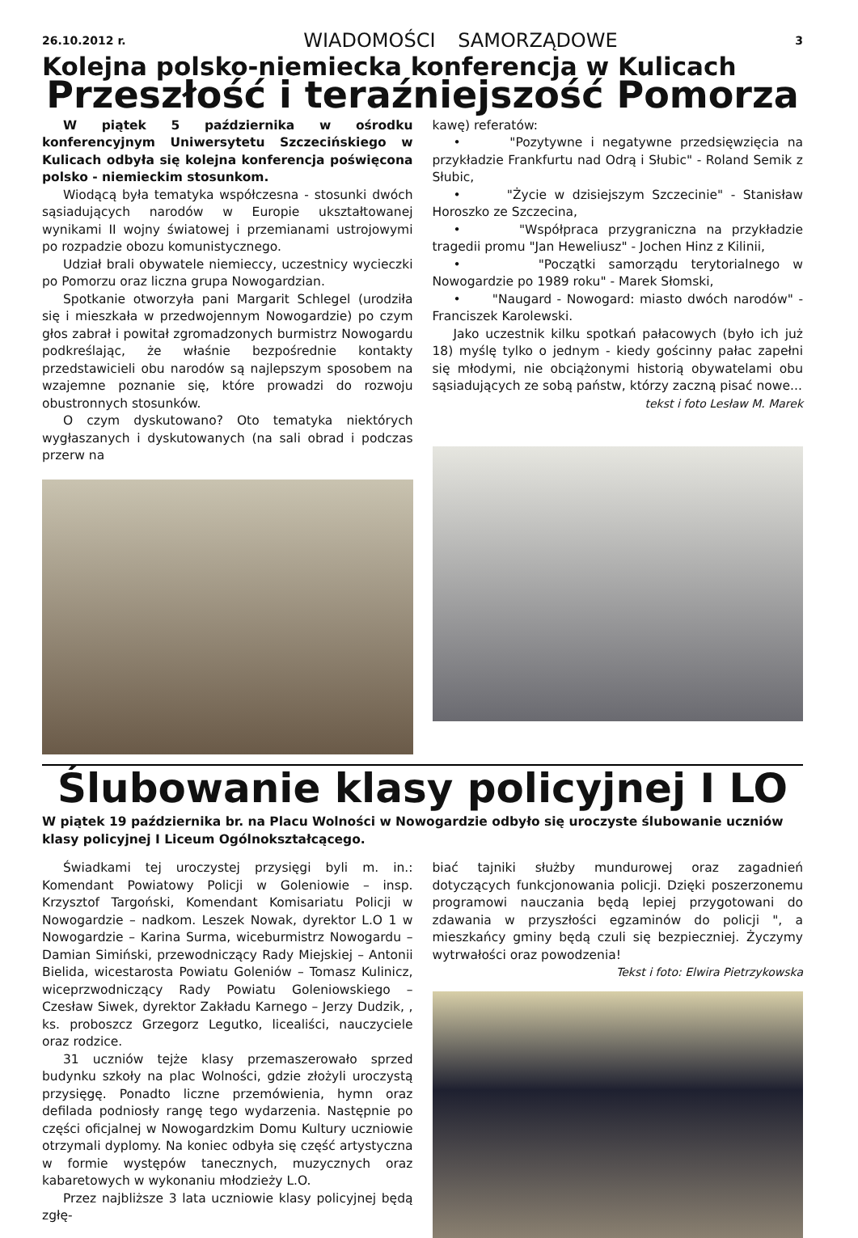26.10.2012 r. WIADOMOŚCI SAMORZĄDOWE 3
Kolejna polsko-niemiecka konferencja w Kulicach
Przeszłość i teraźniejszość Pomorza
W piątek 5 października w ośrodku konferencyjnym Uniwersytetu Szczecińskiego w Kulicach odbyła się kolejna konferencja poświęcona polsko - niemieckim stosunkom.
Wiodącą była tematyka współczesna - stosunki dwóch sąsiadujących narodów w Europie ukształtowanej wynikami II wojny światowej i przemianami ustrojowymi po rozpadzie obozu komunistycznego.
Udział brali obywatele niemieccy, uczestnicy wycieczki po Pomorzu oraz liczna grupa Nowogardzian.
Spotkanie otworzyła pani Margarit Schlegel (urodziła się i mieszkała w przedwojennym Nowogardzie) po czym głos zabrał i powitał zgromadzonych burmistrz Nowogardu podkreślając, że właśnie bezpośrednie kontakty przedstawicieli obu narodów są najlepszym sposobem na wzajemne poznanie się, które prowadzi do rozwoju obustronnych stosunków.
O czym dyskutowano? Oto tematyka niektórych wygłaszanych i dyskutowanych (na sali obrad i podczas przerw na
kawę) referatów:
• "Pozytywne i negatywne przedsięwzięcia na przykładzie Frankfurtu nad Odrą i Słubic" - Roland Semik z Słubic,
• "Życie w dzisiejszym Szczecinie" - Stanisław Horoszko ze Szczecina,
• "Współpraca przygraniczna na przykładzie tragedii promu "Jan Heweliusz" - Jochen Hinz z Kilinii,
• "Początki samorządu terytorialnego w Nowogardzie po 1989 roku" - Marek Słomski,
• "Naugard - Nowogard: miasto dwóch narodów" - Franciszek Karolewski.
Jako uczestnik kilku spotkań pałacowych (było ich już 18) myślę tylko o jednym - kiedy gościnny pałac zapełni się młodymi, nie obciążonymi historią obywatelami obu sąsiadujących ze sobą państw, którzy zaczną pisać nowe...
tekst i foto Lesław M. Marek
Ślubowanie klasy policyjnej I LO
W piątek 19 października br. na Placu Wolności w Nowogardzie odbyło się uroczyste ślubowanie uczniów klasy policyjnej I Liceum Ogólnokształcącego.
Świadkami tej uroczystej przysięgi byli m. in.: Komendant Powiatowy Policji w Goleniowie – insp. Krzysztof Targoński, Komendant Komisariatu Policji w Nowogardzie – nadkom. Leszek Nowak, dyrektor L.O 1 w Nowogardzie – Karina Surma, wiceburmistrz Nowogardu – Damian Simiński, przewodniczący Rady Miejskiej – Antonii Bielida, wicestarosta Powiatu Goleniów – Tomasz Kulinicz, wiceprzwodniczący Rady Powiatu Goleniowskiego – Czesław Siwek, dyrektor Zakładu Karnego – Jerzy Dudzik, , ks. proboszcz Grzegorz Legutko, licealiści, nauczyciele oraz rodzice.
31 uczniów tejże klasy przemaszerowało sprzed budynku szkoły na plac Wolności, gdzie złożyli uroczystą przysięgę. Ponadto liczne przemówienia, hymn oraz defilada podniosły rangę tego wydarzenia. Następnie po części oficjalnej w Nowogardzkim Domu Kultury uczniowie otrzymali dyplomy. Na koniec odbyła się część artystyczna w formie występów tanecznych, muzycznych oraz kabaretowych w wykonaniu młodzieży L.O.
Przez najbliższe 3 lata uczniowie klasy policyjnej będą zgłę-
biać tajniki służby mundurowej oraz zagadnień dotyczących funkcjonowania policji. Dzięki poszerzonemu programowi nauczania będą lepiej przygotowani do zdawania w przyszłości egzaminów do policji ", a mieszkańcy gminy będą czuli się bezpieczniej. Życzymy wytrwałości oraz powodzenia!
Tekst i foto: Elwira Pietrzykowska